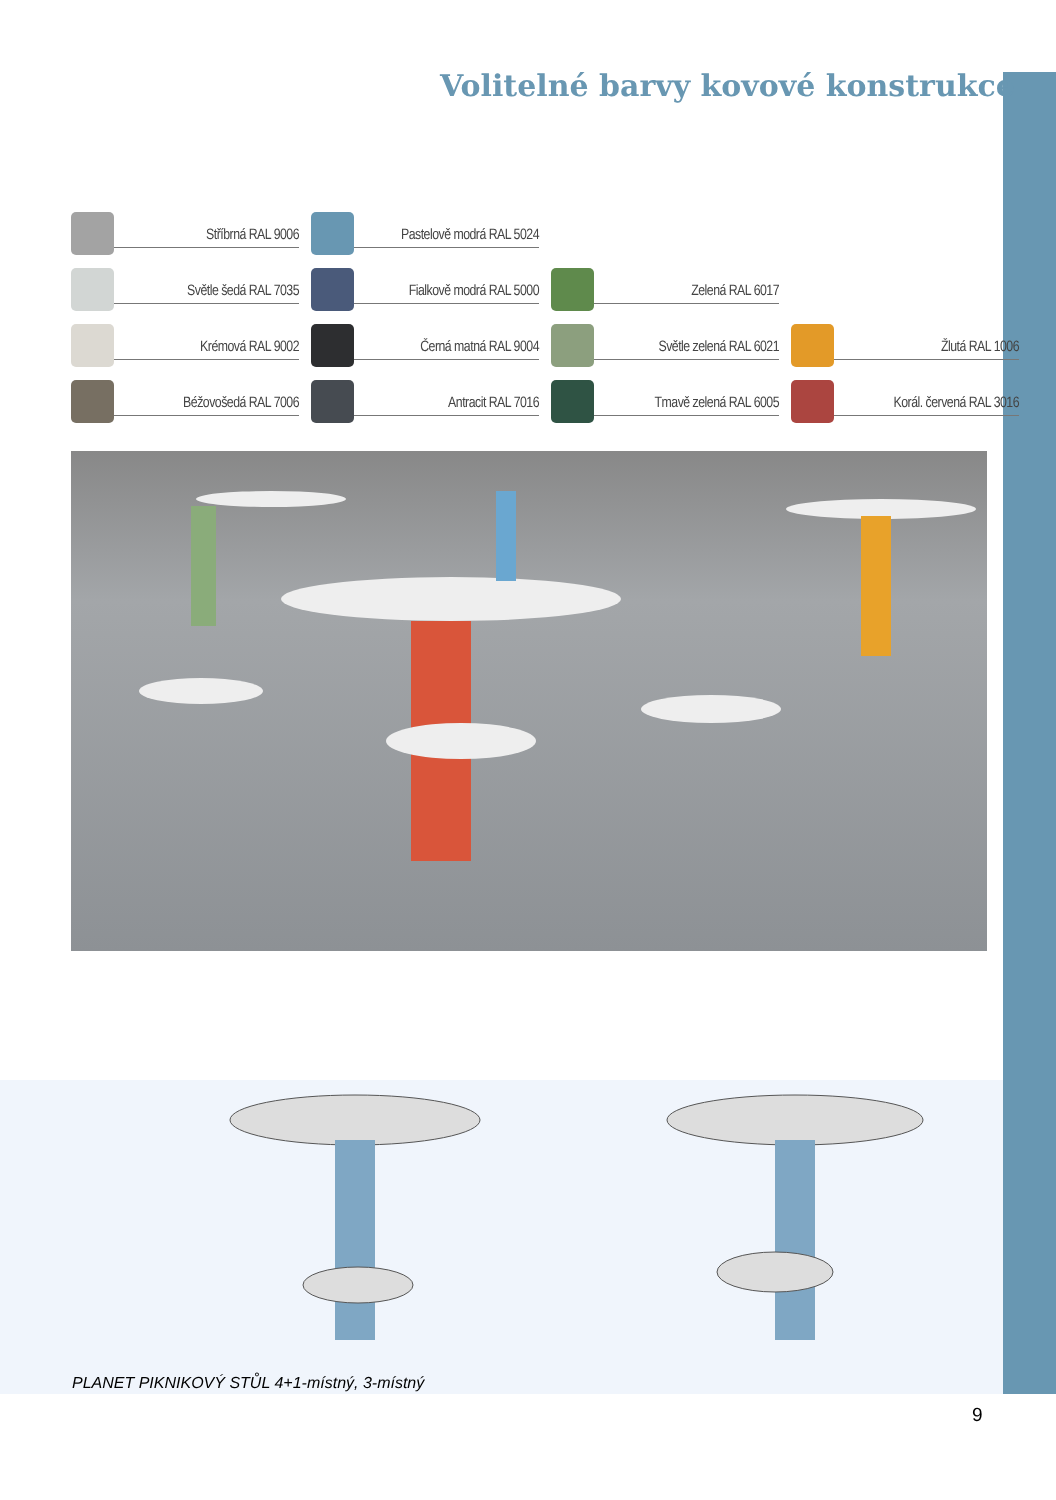Volitelné barvy kovové konstrukce
Stříbrná RAL 9006
Pastelově modrá RAL 5024
Světle šedá RAL 7035
Fialkově modrá RAL 5000
Zelená RAL 6017
Krémová RAL 9002
Černá matná RAL 9004
Světle zelená RAL 6021
Žlutá RAL 1006
Béžovošedá RAL 7006
Antracit RAL 7016
Tmavě zelená RAL 6005
Korál. červená RAL 3016
PLANET PIKNIKOVÝ STŮL 4+1-místný, 3-místný
9